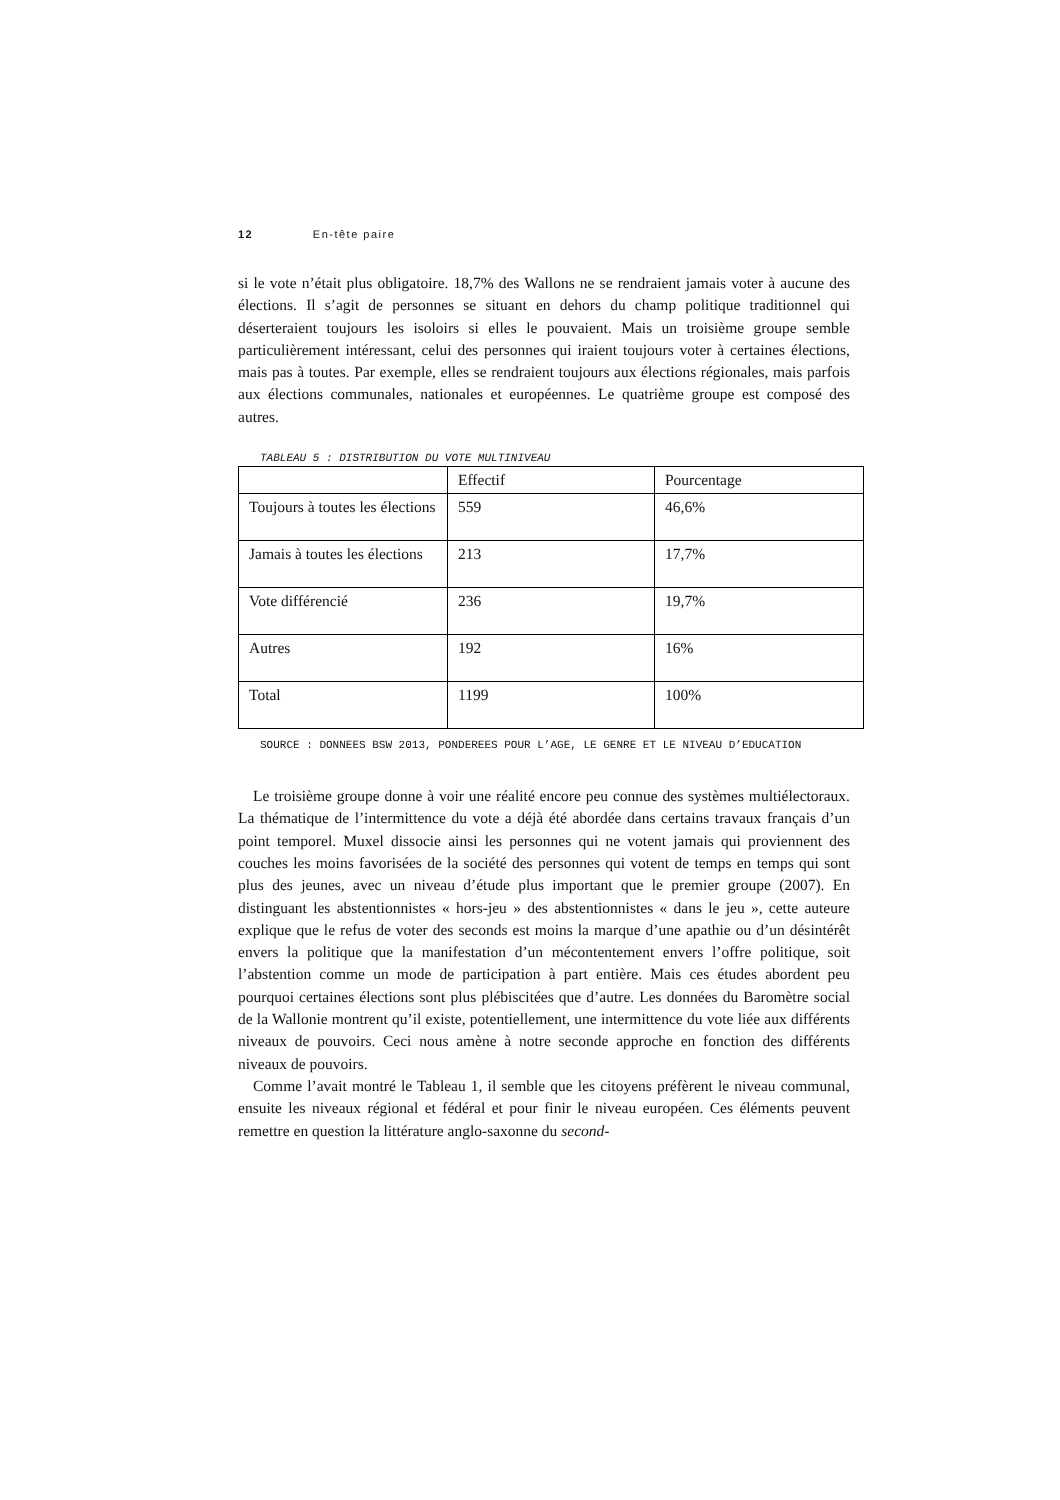12 En-tête paire
si le vote n’était plus obligatoire. 18,7% des Wallons ne se rendraient jamais voter à aucune des élections. Il s’agit de personnes se situant en dehors du champ politique traditionnel qui déserteraient toujours les isoloirs si elles le pouvaient. Mais un troisième groupe semble particulièrement intéressant, celui des personnes qui iraient toujours voter à certaines élections, mais pas à toutes. Par exemple, elles se rendraient toujours aux élections régionales, mais parfois aux élections communales, nationales et européennes. Le quatrième groupe est composé des autres.
TABLEAU 5 : DISTRIBUTION DU VOTE MULTINIVEAU
| | Effectif | Pourcentage |
| Toujours à toutes les élections | 559 | 46,6% |
| Jamais à toutes les élections | 213 | 17,7% |
| Vote différencié | 236 | 19,7% |
| Autres | 192 | 16% |
| Total | 1199 | 100% |
SOURCE : DONNEES BSW 2013, PONDEREES POUR L’AGE, LE GENRE ET LE NIVEAU D’EDUCATION
Le troisième groupe donne à voir une réalité encore peu connue des systèmes multiélectoraux. La thématique de l’intermittence du vote a déjà été abordée dans certains travaux français d’un point temporel. Muxel dissocie ainsi les personnes qui ne votent jamais qui proviennent des couches les moins favorisées de la société des personnes qui votent de temps en temps qui sont plus des jeunes, avec un niveau d’étude plus important que le premier groupe (2007). En distinguant les abstentionnistes « hors-jeu » des abstentionnistes « dans le jeu », cette auteure explique que le refus de voter des seconds est moins la marque d’une apathie ou d’un désintérêt envers la politique que la manifestation d’un mécontentement envers l’offre politique, soit l’abstention comme un mode de participation à part entière. Mais ces études abordent peu pourquoi certaines élections sont plus plébiscitées que d’autre. Les données du Baromètre social de la Wallonie montrent qu’il existe, potentiellement, une intermittence du vote liée aux différents niveaux de pouvoirs. Ceci nous amène à notre seconde approche en fonction des différents niveaux de pouvoirs.
Comme l’avait montré le Tableau 1, il semble que les citoyens préfèrent le niveau communal, ensuite les niveaux régional et fédéral et pour finir le niveau européen. Ces éléments peuvent remettre en question la littérature anglo-saxonne du second-